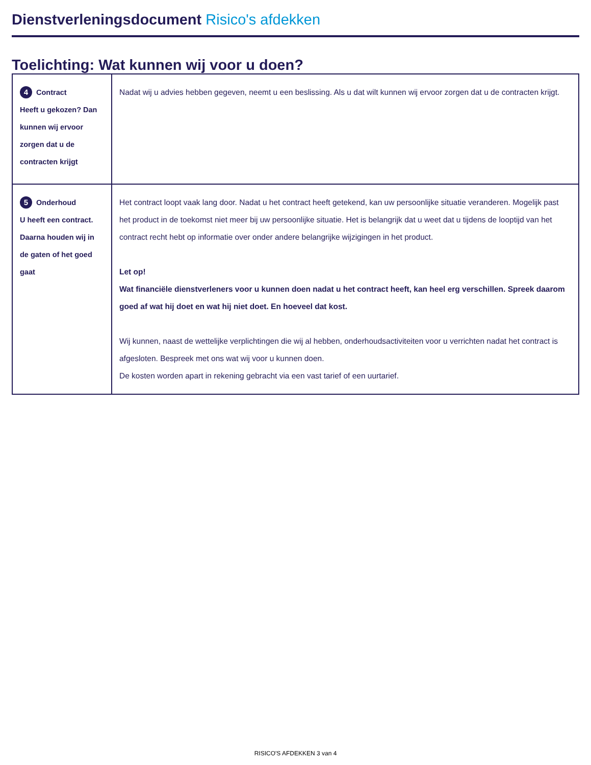Dienstverleningsdocument Risico's afdekken
Toelichting: Wat kunnen wij voor u doen?
| 4 Contract Heeft u gekozen? Dan kunnen wij ervoor zorgen dat u de contracten krijgt | Nadat wij u advies hebben gegeven, neemt u een beslissing. Als u dat wilt kunnen wij ervoor zorgen dat u de contracten krijgt. |
| 5 Onderhoud U heeft een contract. Daarna houden wij in de gaten of het goed gaat | Het contract loopt vaak lang door. Nadat u het contract heeft getekend, kan uw persoonlijke situatie veranderen. Mogelijk past het product in de toekomst niet meer bij uw persoonlijke situatie. Het is belangrijk dat u weet dat u tijdens de looptijd van het contract recht hebt op informatie over onder andere belangrijke wijzigingen in het product. Let op! Wat financiële dienstverleners voor u kunnen doen nadat u het contract heeft, kan heel erg verschillen. Spreek daarom goed af wat hij doet en wat hij niet doet. En hoeveel dat kost. Wij kunnen, naast de wettelijke verplichtingen die wij al hebben, onderhoudsactiviteiten voor u verrichten nadat het contract is afgesloten. Bespreek met ons wat wij voor u kunnen doen. De kosten worden apart in rekening gebracht via een vast tarief of een uurtarief. |
RISICO'S AFDEKKEN 3 van 4